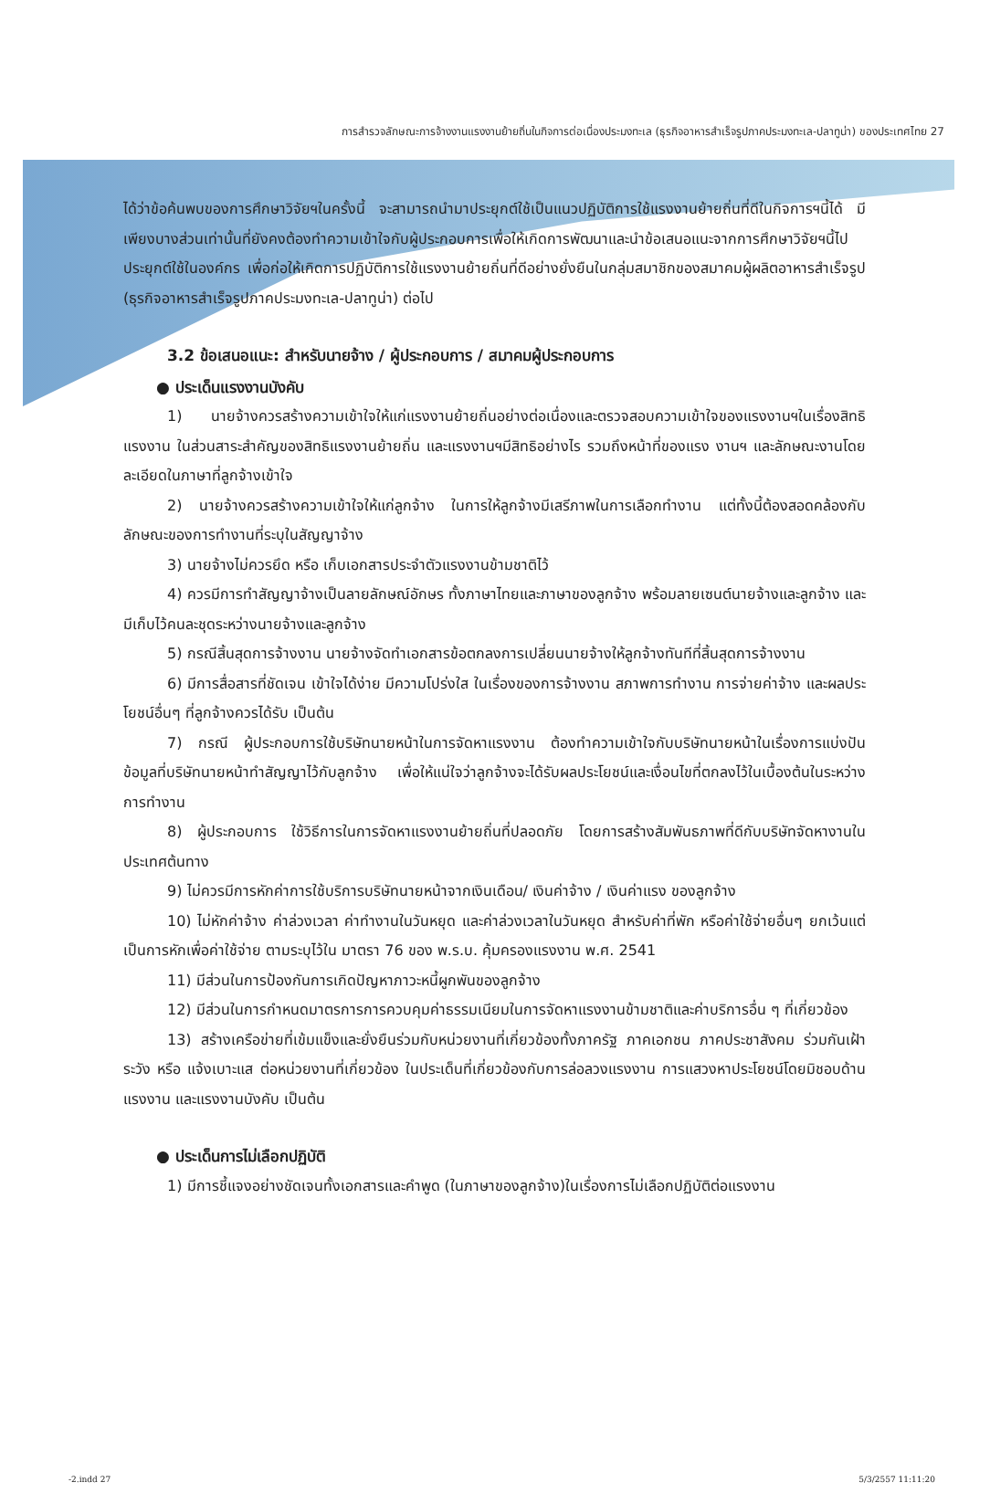การสำรวจลักษณะการจ้างงานแรงงานย้ายถิ่นในกิจการต่อเนื่องประมงทะเล (ธุรกิจอาหารสำเร็จรูปภาคประมงทะเล-ปลาทูน่า) ของประเทศไทย 27
ได้ว่าข้อค้นพบของการศึกษาวิจัยฯในครั้งนี้ จะสามารถนำมาประยุกต์ใช้เป็นแนวปฏิบัติการใช้แรงงานย้ายถิ่นที่ดีในกิจการฯนี้ได้ มีเพียงบางส่วนเท่านั้นที่ยังคงต้องทำความเข้าใจกับผู้ประกอบการเพื่อให้เกิดการพัฒนาและนำข้อเสนอแนะจากการศึกษาวิจัยฯนี้ไปประยุกต์ใช้ในองค์กร เพื่อก่อให้เกิดการปฏิบัติการใช้แรงงานย้ายถิ่นที่ดีอย่างยั่งยืนในกลุ่มสมาชิกของสมาคมผู้ผลิตอาหารสำเร็จรูป (ธุรกิจอาหารสำเร็จรูปภาคประมงทะเล-ปลาทูน่า) ต่อไป
3.2 ข้อเสนอแนะ: สำหรับนายจ้าง / ผู้ประกอบการ / สมาคมผู้ประกอบการ
● ประเด็นแรงงานบังคับ
1) นายจ้างควรสร้างความเข้าใจให้แก่แรงงานย้ายถิ่นอย่างต่อเนื่องและตรวจสอบความเข้าใจของแรงงานฯในเรื่องสิทธิแรงงาน ในส่วนสาระสำคัญของสิทธิแรงงานย้ายถิ่น และแรงงานฯมีสิทธิอย่างไร รวมถึงหน้าที่ของแรง งานฯ และลักษณะงานโดยละเอียดในภาษาที่ลูกจ้างเข้าใจ
2) นายจ้างควรสร้างความเข้าใจให้แก่ลูกจ้าง ในการให้ลูกจ้างมีเสรีภาพในการเลือกทำงาน แต่ทั้งนี้ต้องสอดคล้องกับลักษณะของการทำงานที่ระบุในสัญญาจ้าง
3) นายจ้างไม่ควรยึด หรือ เก็บเอกสารประจำตัวแรงงานข้ามชาติไว้
4) ควรมีการทำสัญญาจ้างเป็นลายลักษณ์อักษร ทั้งภาษาไทยและภาษาของลูกจ้าง พร้อมลายเซนต์นายจ้างและลูกจ้าง และมีเก็บไว้คนละชุดระหว่างนายจ้างและลูกจ้าง
5) กรณีสิ้นสุดการจ้างงาน นายจ้างจัดทำเอกสารข้อตกลงการเปลี่ยนนายจ้างให้ลูกจ้างทันทีที่สิ้นสุดการจ้างงาน
6) มีการสื่อสารที่ชัดเจน เข้าใจได้ง่าย มีความโปร่งใส ในเรื่องของการจ้างงาน สภาพการทำงาน การจ่ายค่าจ้าง และผลประโยชน์อื่นๆ ที่ลูกจ้างควรได้รับ เป็นต้น
7) กรณี ผู้ประกอบการใช้บริษัทนายหน้าในการจัดหาแรงงาน ต้องทำความเข้าใจกับบริษัทนายหน้าในเรื่องการแบ่งปันข้อมูลที่บริษัทนายหน้าทำสัญญาไว้กับลูกจ้าง เพื่อให้แน่ใจว่าลูกจ้างจะได้รับผลประโยชน์และเงื่อนไขที่ตกลงไว้ในเบื้องต้นในระหว่างการทำงาน
8) ผู้ประกอบการ ใช้วิธีการในการจัดหาแรงงานย้ายถิ่นที่ปลอดภัย โดยการสร้างสัมพันธภาพที่ดีกับบริษัทจัดหางานในประเทศต้นทาง
9) ไม่ควรมีการหักค่าการใช้บริการบริษัทนายหน้าจากเงินเดือน/ เงินค่าจ้าง / เงินค่าแรง ของลูกจ้าง
10) ไม่หักค่าจ้าง ค่าล่วงเวลา ค่าทำงานในวันหยุด และค่าล่วงเวลาในวันหยุด สำหรับค่าที่พัก หรือค่าใช้จ่ายอื่นๆ ยกเว้นแต่เป็นการหักเพื่อค่าใช้จ่าย ตามระบุไว้ใน มาตรา 76 ของ พ.ร.บ. คุ้มครองแรงงาน พ.ศ. 2541
11) มีส่วนในการป้องกันการเกิดปัญหาภาวะหนี้ผูกพันของลูกจ้าง
12) มีส่วนในการกำหนดมาตรการการควบคุมค่าธรรมเนียมในการจัดหาแรงงานข้ามชาติและค่าบริการอื่น ๆ ที่เกี่ยวข้อง
13) สร้างเครือข่ายที่เข้มแข็งและยั่งยืนร่วมกับหน่วยงานที่เกี่ยวข้องทั้งภาครัฐ ภาคเอกชน ภาคประชาสังคม ร่วมกันเฝ้าระวัง หรือ แจ้งเบาะแส ต่อหน่วยงานที่เกี่ยวข้อง ในประเด็นที่เกี่ยวข้องกับการล่อลวงแรงงาน การแสวงหาประโยชน์โดยมิชอบด้านแรงงาน และแรงงานบังคับ เป็นต้น
● ประเด็นการไม่เลือกปฏิบัติ
1) มีการชี้แจงอย่างชัดเจนทั้งเอกสารและคำพูด (ในภาษาของลูกจ้าง)ในเรื่องการไม่เลือกปฏิบัติต่อแรงงาน
-2.indd 27 5/3/2557 11:11:20